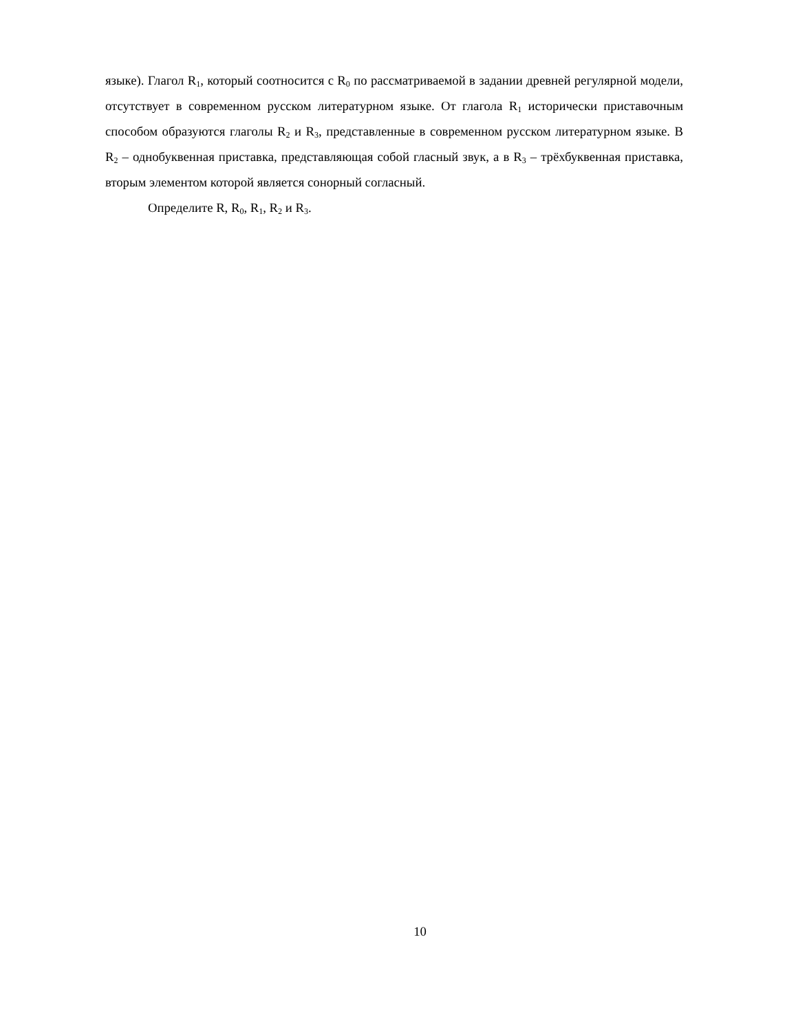языке). Глагол R<sub>1</sub>, который соотносится с R<sub>0</sub> по рассматриваемой в задании древней регулярной модели, отсутствует в современном русском литературном языке. От глагола R<sub>1</sub> исторически приставочным способом образуются глаголы R<sub>2</sub> и R<sub>3</sub>, представленные в современном русском литературном языке. В R<sub>2</sub> – однобуквенная приставка, представляющая собой гласный звук, а в R<sub>3</sub> – трёхбуквенная приставка, вторым элементом которой является сонорный согласный.
Определите R, R<sub>0</sub>, R<sub>1</sub>, R<sub>2</sub> и R<sub>3</sub>.
10